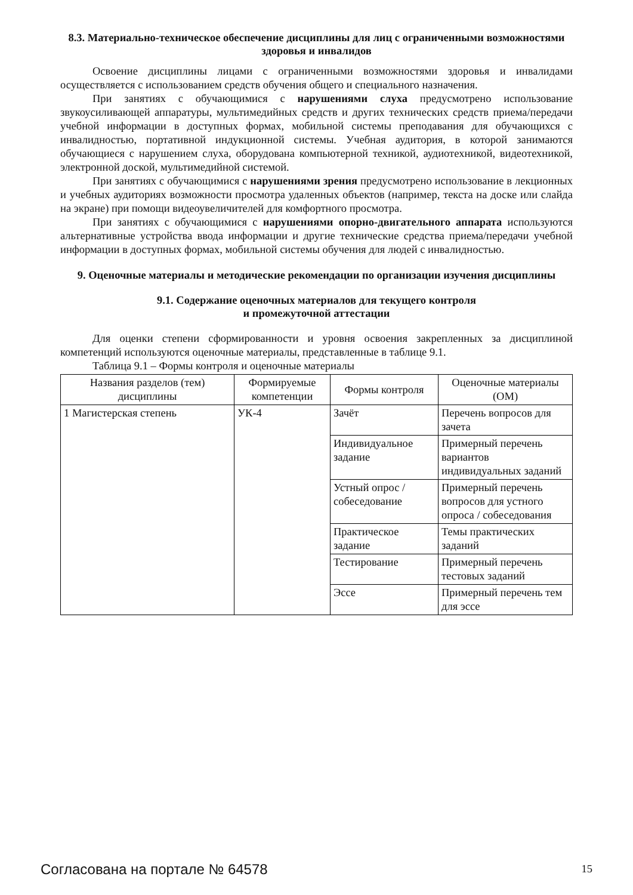8.3. Материально-техническое обеспечение дисциплины для лиц с ограниченными возможностями здоровья и инвалидов
Освоение дисциплины лицами с ограниченными возможностями здоровья и инвалидами осуществляется с использованием средств обучения общего и специального назначения.
При занятиях с обучающимися с нарушениями слуха предусмотрено использование звукоусиливающей аппаратуры, мультимедийных средств и других технических средств приема/передачи учебной информации в доступных формах, мобильной системы преподавания для обучающихся с инвалидностью, портативной индукционной системы. Учебная аудитория, в которой занимаются обучающиеся с нарушением слуха, оборудована компьютерной техникой, аудиотехникой, видеотехникой, электронной доской, мультимедийной системой.
При занятиях с обучающимися с нарушениями зрения предусмотрено использование в лекционных и учебных аудиториях возможности просмотра удаленных объектов (например, текста на доске или слайда на экране) при помощи видеоувеличителей для комфортного просмотра.
При занятиях с обучающимися с нарушениями опорно-двигательного аппарата используются альтернативные устройства ввода информации и другие технические средства приема/передачи учебной информации в доступных формах, мобильной системы обучения для людей с инвалидностью.
9. Оценочные материалы и методические рекомендации по организации изучения дисциплины
9.1. Содержание оценочных материалов для текущего контроля
и промежуточной аттестации
Для оценки степени сформированности и уровня освоения закрепленных за дисциплиной компетенций используются оценочные материалы, представленные в таблице 9.1.
Таблица 9.1 – Формы контроля и оценочные материалы
| Названия разделов (тем) дисциплины | Формируемые компетенции | Формы контроля | Оценочные материалы (ОМ) |
| --- | --- | --- | --- |
| 1 Магистерская степень | УК-4 | Зачёт | Перечень вопросов для зачета |
| | | Индивидуальное задание | Примерный перечень вариантов индивидуальных заданий |
| | | Устный опрос / собеседование | Примерный перечень вопросов для устного опроса / собеседования |
| | | Практическое задание | Темы практических заданий |
| | | Тестирование | Примерный перечень тестовых заданий |
| | | Эссе | Примерный перечень тем для эссе |
Согласована на портале № 64578 15